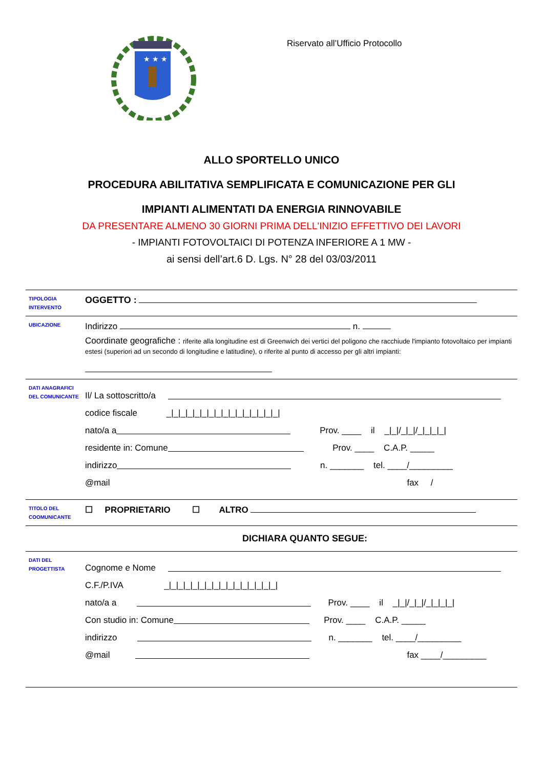★ ★ ★
Riservato all’Ufficio Protocollo
ALLO SPORTELLO UNICO
PROCEDURA ABILITATIVA SEMPLIFICATA E COMUNICAZIONE PER GLI
IMPIANTI ALIMENTATI DA ENERGIA RINNOVABILE
DA PRESENTARE ALMENO 30 GIORNI PRIMA DELL'INIZIO EFFETTIVO DEI LAVORI
- IMPIANTI FOTOVOLTAICI DI POTENZA INFERIORE A 1 MW -
ai sensi dell’art.6 D. Lgs. N° 28 del 03/03/2011
TIPOLOGIA
INTERVENTO
OGGETTO :
UBICAZIONE
Indirizzo n.
Coordinate geografiche : riferite alla longitudine est di Greenwich dei vertici del poligono che racchiude l'impianto fotovoltaico per impianti estesi (superiori ad un secondo di longitudine e latitudine), o riferite al punto di accesso per gli altri impianti:
DATI ANAGRAFICI
DEL COMUNICANTE
Il/ La sottoscritto/a
codice fiscale _|_|_|_|_|_|_|_|_|_|_|_|_|_|_|_|
nato/a a Prov. ____ il _|_|/_|_|/_|_|_|_|
residente in: Comune Prov. ____ C.A.P. _____
indirizzo n. _______ tel. ____/_________
@mail fax /
TITOLO DEL
COOMUNICANTE
☐ PROPRIETARIO ☐ ALTRO
DICHIARA QUANTO SEGUE:
DATI DEL
PROGETTISTA
Cognome e Nome
C.F./P.IVA _|_|_|_|_|_|_|_|_|_|_|_|_|_|_|_|
nato/a a Prov. ____ il _|_|/_|_|/_|_|_|_|
Con studio in: Comune Prov. ____ C.A.P. _____
indirizzo n. _______ tel. ____/_________
@mail fax ____/_________